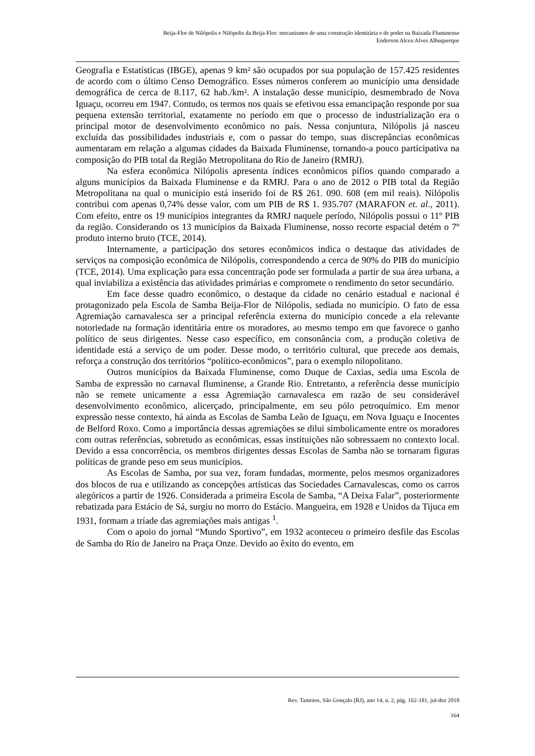Beija-Flor de Nilópolis e Nilópolis da Beija-Flor: mecanismos de uma construção identitária e de poder na Baixada Fluminense
Enderson Alceu Alves Albuquerque
Geografia e Estatísticas (IBGE), apenas 9 km² são ocupados por sua população de 157.425 residentes de acordo com o último Censo Demográfico. Esses números conferem ao município uma densidade demográfica de cerca de 8.117, 62 hab./km². A instalação desse município, desmembrado de Nova Iguaçu, ocorreu em 1947. Contudo, os termos nos quais se efetivou essa emancipação responde por sua pequena extensão territorial, exatamente no período em que o processo de industrialização era o principal motor de desenvolvimento econômico no país. Nessa conjuntura, Nilópolis já nasceu excluída das possibilidades industriais e, com o passar do tempo, suas discrepâncias econômicas aumentaram em relação a algumas cidades da Baixada Fluminense, tornando-a pouco participativa na composição do PIB total da Região Metropolitana do Rio de Janeiro (RMRJ).
Na esfera econômica Nilópolis apresenta índices econômicos pífios quando comparado a alguns municípios da Baixada Fluminense e da RMRJ. Para o ano de 2012 o PIB total da Região Metropolitana na qual o município está inserido foi de R$ 261. 090. 608 (em mil reais). Nilópolis contribui com apenas 0,74% desse valor, com um PIB de R$ 1. 935.707 (MARAFON et. al., 2011). Com efeito, entre os 19 municípios integrantes da RMRJ naquele período, Nilópolis possui o 11º PIB da região. Considerando os 13 municípios da Baixada Fluminense, nosso recorte espacial detém o 7º produto interno bruto (TCE, 2014).
Internamente, a participação dos setores econômicos indica o destaque das atividades de serviços na composição econômica de Nilópolis, correspondendo a cerca de 90% do PIB do município (TCE, 2014). Uma explicação para essa concentração pode ser formulada a partir de sua área urbana, a qual inviabiliza a existência das atividades primárias e compromete o rendimento do setor secundário.
Em face desse quadro econômico, o destaque da cidade no cenário estadual e nacional é protagonizado pela Escola de Samba Beija-Flor de Nilópolis, sediada no município. O fato de essa Agremiação carnavalesca ser a principal referência externa do município concede a ela relevante notoriedade na formação identitária entre os moradores, ao mesmo tempo em que favorece o ganho político de seus dirigentes. Nesse caso específico, em consonância com, a produção coletiva de identidade está a serviço de um poder. Desse modo, o território cultural, que precede aos demais, reforça a construção dos territórios “político-econômicos”, para o exemplo nilopolitano.
Outros municípios da Baixada Fluminense, como Duque de Caxias, sedia uma Escola de Samba de expressão no carnaval fluminense, a Grande Rio. Entretanto, a referência desse município não se remete unicamente a essa Agremiação carnavalesca em razão de seu considerável desenvolvimento econômico, alicerçado, principalmente, em seu pólo petroquímico. Em menor expressão nesse contexto, há ainda as Escolas de Samba Leão de Iguaçu, em Nova Iguaçu e Inocentes de Belford Roxo. Como a importância dessas agremiações se dilui simbolicamente entre os moradores com outras referências, sobretudo as econômicas, essas instituições não sobressaem no contexto local. Devido a essa concorrência, os membros dirigentes dessas Escolas de Samba não se tornaram figuras políticas de grande peso em seus municípios.
As Escolas de Samba, por sua vez, foram fundadas, mormente, pelos mesmos organizadores dos blocos de rua e utilizando as concepções artísticas das Sociedades Carnavalescas, como os carros alegóricos a partir de 1926. Considerada a primeira Escola de Samba, “A Deixa Falar”, posteriormente rebatizada para Estácio de Sá, surgiu no morro do Estácio. Mangueira, em 1928 e Unidos da Tijuca em 1931, formam a tríade das agremiações mais antigas <sup>1</sup>.
Com o apoio do jornal “Mundo Sportivo”, em 1932 aconteceu o primeiro desfile das Escolas de Samba do Rio de Janeiro na Praça Onze. Devido ao êxito do evento, em
Rev. Tamoios, São Gonçalo (RJ), ano 14, n. 2, pág. 162-181, jul-dez 2018
164